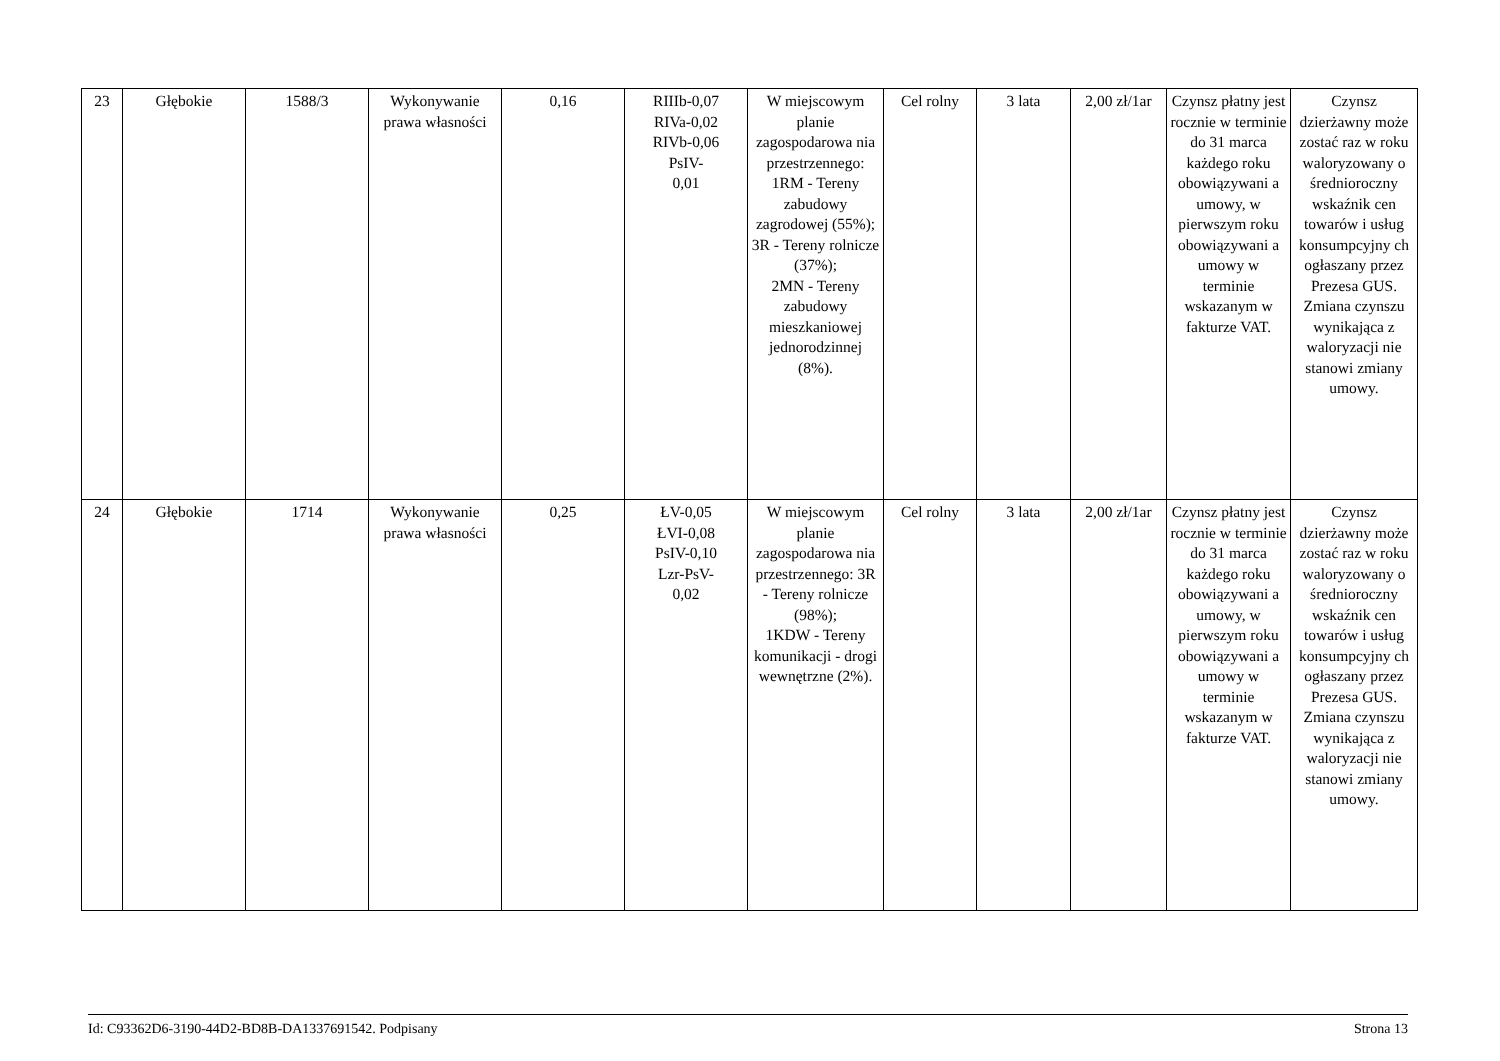| 23 | Głębokie | 1588/3 | Wykonywanie prawa własności | 0,16 | RIIIb-0,07 RIVa-0,02 RIVb-0,06 PsIV- 0,01 | W miejscowym planie zagospodarowa nia przestrzennego: 1RM - Tereny zabudowy zagrodowej (55%); 3R - Tereny rolnicze (37%); 2MN - Tereny zabudowy mieszkaniowej jednorodzinnej (8%). | Cel rolny | 3 lata | 2,00 zł/1ar | Czynsz płatny jest rocznie w terminie do 31 marca każdego roku obowiązywani a umowy, w pierwszym roku obowiązywani a umowy w terminie wskazanym w fakturze VAT. | Czynsz dzierżawny może zostać raz w roku waloryzowany o średnioroczny wskaźnik cen towarów i usług konsumpcyjny ch ogłaszany przez Prezesa GUS. Zmiana czynszu wynikająca z waloryzacji nie stanowi zmiany umowy. |
| 24 | Głębokie | 1714 | Wykonywanie prawa własności | 0,25 | ŁV-0,05 ŁVI-0,08 PsIV-0,10 Lzr-PsV- 0,02 | W miejscowym planie zagospodarowa nia przestrzennego: 3R - Tereny rolnicze (98%); 1KDW - Tereny komunikacji - drogi wewnętrzne (2%). | Cel rolny | 3 lata | 2,00 zł/1ar | Czynsz płatny jest rocznie w terminie do 31 marca każdego roku obowiązywani a umowy, w pierwszym roku obowiązywani a umowy w terminie wskazanym w fakturze VAT. | Czynsz dzierżawny może zostać raz w roku waloryzowany o średnioroczny wskaźnik cen towarów i usług konsumpcyjny ch ogłaszany przez Prezesa GUS. Zmiana czynszu wynikająca z waloryzacji nie stanowi zmiany umowy. |
Id: C93362D6-3190-44D2-BD8B-DA1337691542. Podpisany Strona 13